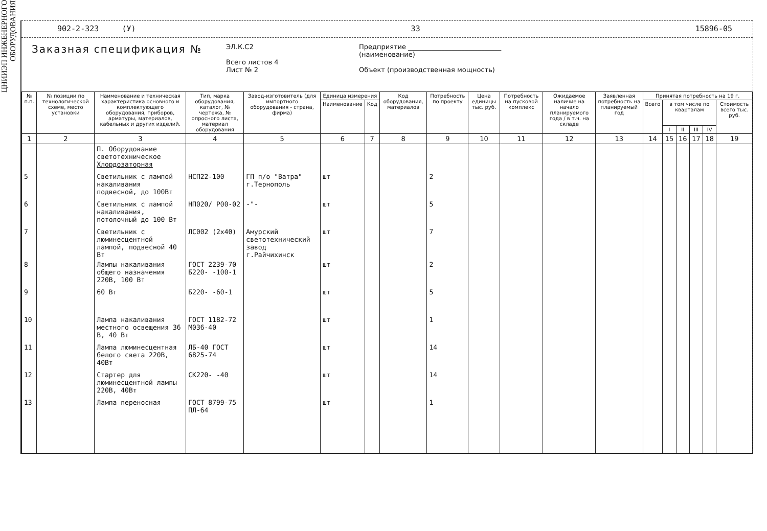ЦНИИЭП ИНЖЕНЕРНОГО ОБОРУДОВАНИЯ
902-2-323 (У) 33 15896-05
Заказная спецификация №
ЭЛ.К.С2
Всего листов 4
Лист № 2
Предприятие ____________________________
(наименование)
Объект (производственная мощность)
| № п.п. | № позиции по технологической схеме, место установки | Наименование и техническая характеристика основного и комплектующего оборудования, приборов, арматуры, материалов, кабельных и других изделий. | Тип, марка оборудования, каталог, № чертежа, № опросного листа, материал оборудования | Завод-изготовитель (для импортного оборудования - страна, фирма) | Единица измерения | | Код оборудования, материалов | Потребность по проекту | Цена единицы тыс. руб. | Потребность на пусковой комплекс | Ожидаемое наличие на начало планируемого года / в т.ч. на складе | Заявленная потребность на планируемый год | Принятая потребность на 19 г. | | | | | |
| --- | --- | --- | --- | --- | --- | --- | --- | --- | --- | --- | --- | --- | --- | --- | --- | --- | --- | --- |
| | | | | | Наименование | Код | | | | | | | Всего | в том числе по кварталам | | | | Стоимость всего тыс. руб. |
| | | | | | | | | | | | | | | I | II | III | IV | |
| 1 | 2 | 3 | 4 | 5 | 6 | 7 | 8 | 9 | 10 | 11 | 12 | 13 | 14 | 15 | 16 | 17 | 18 | 19 |
| | | П. Оборудование светотехническое Хлордозаторная | | | | | | | | | | | | | | | | |
| 5 | | Светильник с лампой накаливания подвесной, до 100Вт | НСП22-100 | ГП п/о "Ватра" г.Тернополь | шт | | | 2 | | | | | | | | | | |
| 6 | | Светильник с лампой накаливания, потолочный до 100 Вт | НП020/ Р00-02 | -"- | шт | | | 5 | | | | | | | | | | |
| 7 | | Светильник с люминесцентной лампой, подвесной 40 Вт | ЛС002 (2х40) | Амурский светотехнический завод г.Райчихинск | шт | | | 7 | | | | | | | | | | |
| 8 | | Лампы накаливания общего назначения 220В, 100 Вт | ГОСТ 2239-70 Б220- -100-1 | | шт | | | 2 | | | | | | | | | | |
| 9 | | 60 Вт | Б220- -60-1 | | шт | | | 5 | | | | | | | | | | |
| 10 | | Лампа накаливания местного освещения 36 В, 40 Вт | ГОСТ 1182-72 М036-40 | | шт | | | 1 | | | | | | | | | | |
| 11 | | Лампа люминесцентная белого света 220В, 40Вт | ЛБ-40 ГОСТ 6825-74 | | шт | | | 14 | | | | | | | | | | |
| 12 | | Стартер для люминесцентной лампы 220В, 40Вт | СК220- -40 | | шт | | | 14 | | | | | | | | | | |
| 13 | | Лампа переносная | ГОСТ 8799-75 ПЛ-64 | | шт | | | 1 | | | | | | | | | | |